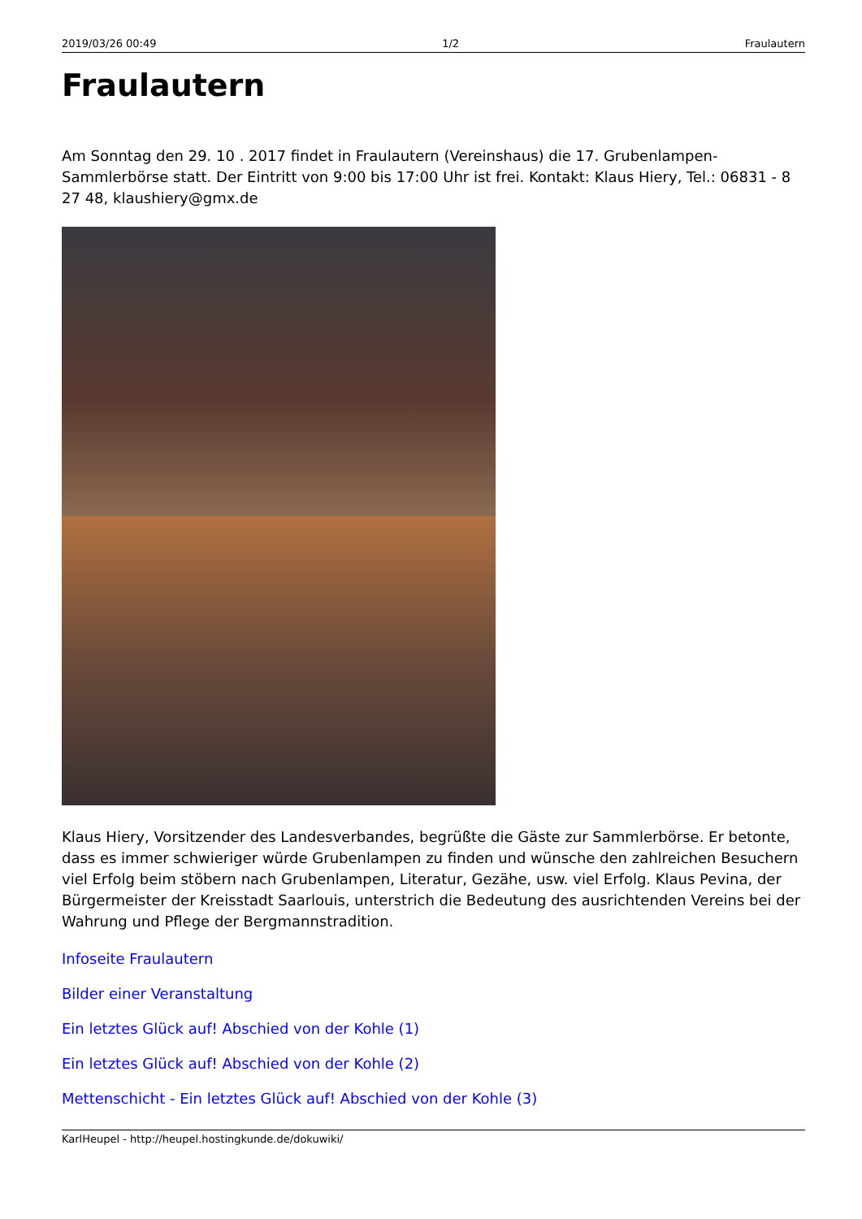2019/03/26 00:49 1/2 Fraulautern
Fraulautern
Am Sonntag den 29. 10 . 2017 findet in Fraulautern (Vereinshaus) die 17. Grubenlampen-Sammlerbörse statt. Der Eintritt von 9:00 bis 17:00 Uhr ist frei. Kontakt: Klaus Hiery, Tel.: 06831 - 8 27 48, klaushiery@gmx.de
Klaus Hiery, Vorsitzender des Landesverbandes, begrüßte die Gäste zur Sammlerbörse. Er betonte, dass es immer schwieriger würde Grubenlampen zu finden und wünsche den zahlreichen Besuchern viel Erfolg beim stöbern nach Grubenlampen, Literatur, Gezähe, usw. viel Erfolg. Klaus Pevina, der Bürgermeister der Kreisstadt Saarlouis, unterstrich die Bedeutung des ausrichtenden Vereins bei der Wahrung und Pflege der Bergmannstradition.
Infoseite Fraulautern
Bilder einer Veranstaltung
Ein letztes Glück auf! Abschied von der Kohle (1)
Ein letztes Glück auf! Abschied von der Kohle (2)
Mettenschicht - Ein letztes Glück auf! Abschied von der Kohle (3)
KarlHeupel - http://heupel.hostingkunde.de/dokuwiki/